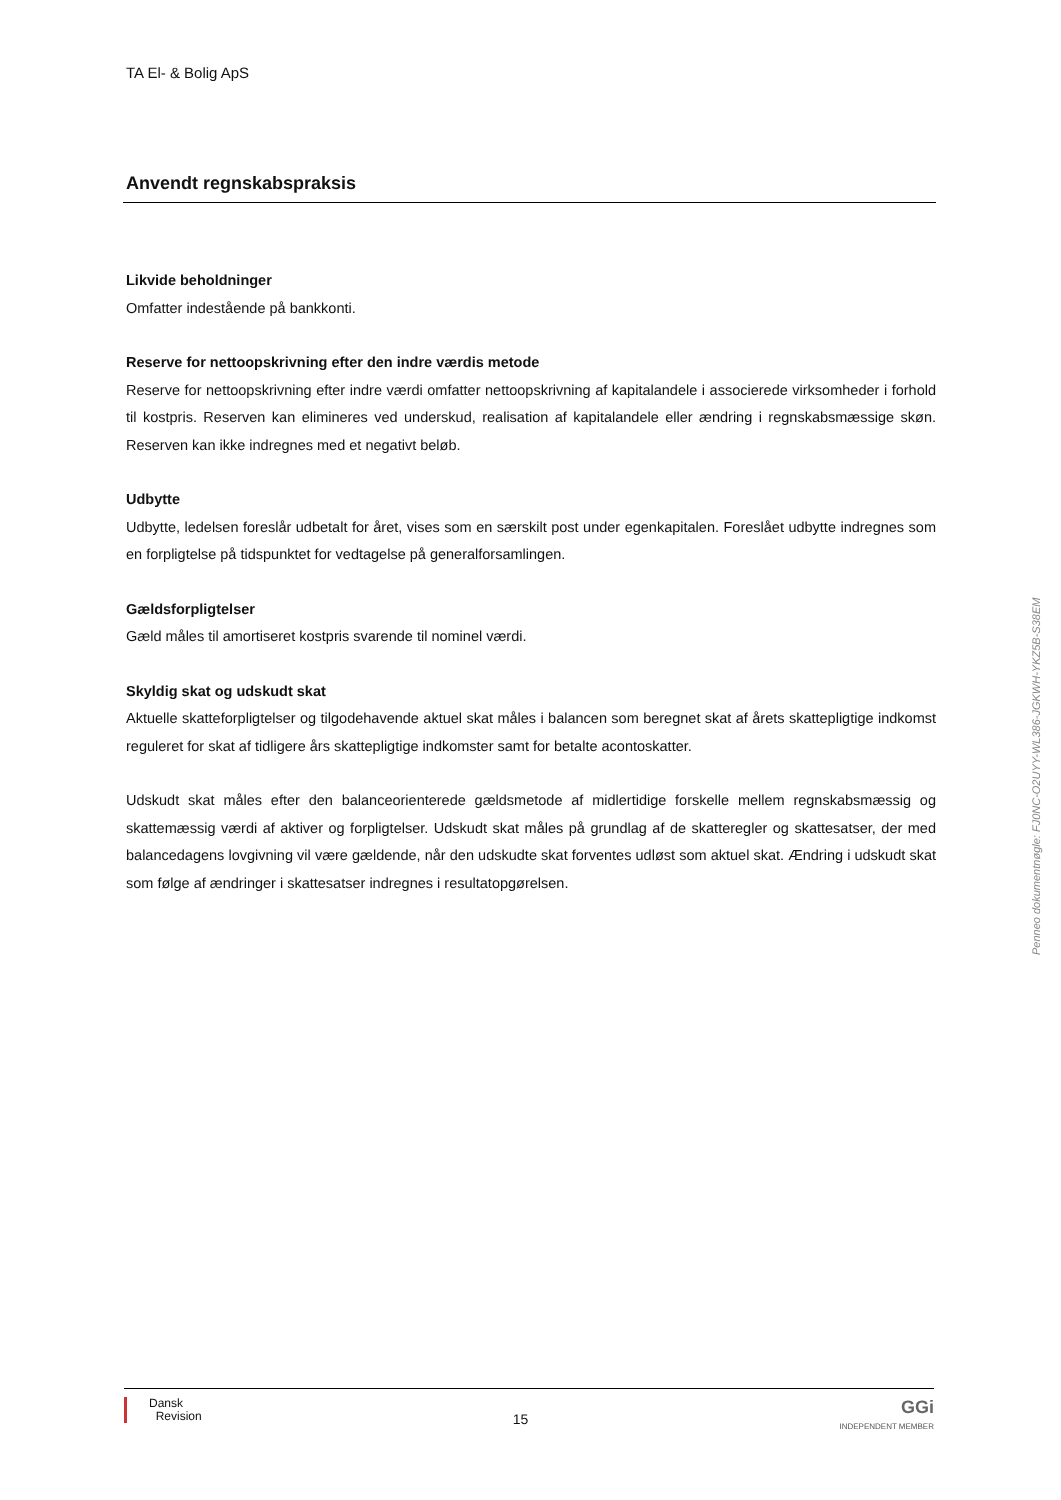TA El- & Bolig ApS
Anvendt regnskabspraksis
Likvide beholdninger
Omfatter indestående på bankkonti.
Reserve for nettoopskrivning efter den indre værdis metode
Reserve for nettoopskrivning efter indre værdi omfatter nettoopskrivning af kapitalandele i associerede virksomheder i forhold til kostpris. Reserven kan elimineres ved underskud, realisation af kapitalandele eller ændring i regnskabsmæssige skøn. Reserven kan ikke indregnes med et negativt beløb.
Udbytte
Udbytte, ledelsen foreslår udbetalt for året, vises som en særskilt post under egenkapitalen. Foreslået udbytte indregnes som en forpligtelse på tidspunktet for vedtagelse på generalforsamlingen.
Gældsforpligtelser
Gæld måles til amortiseret kostpris svarende til nominel værdi.
Skyldig skat og udskudt skat
Aktuelle skatteforpligtelser og tilgodehavende aktuel skat måles i balancen som beregnet skat af årets skattepligtige indkomst reguleret for skat af tidligere års skattepligtige indkomster samt for betalte acontoskatter.
Udskudt skat måles efter den balanceorienterede gældsmetode af midlertidige forskelle mellem regnskabsmæssig og skattemæssig værdi af aktiver og forpligtelser. Udskudt skat måles på grundlag af de skatteregler og skattesatser, der med balancedagens lovgivning vil være gældende, når den udskudte skat forventes udløst som aktuel skat. Ændring i udskudt skat som følge af ændringer i skattesatser indregnes i resultatopgørelsen.
Penneo dokumentnøgle: FJ0NC-O2UYY-WL386-JGKWH-YKZ5B-S38EM
Dansk
Revision
15
GGi
INDEPENDENT MEMBER